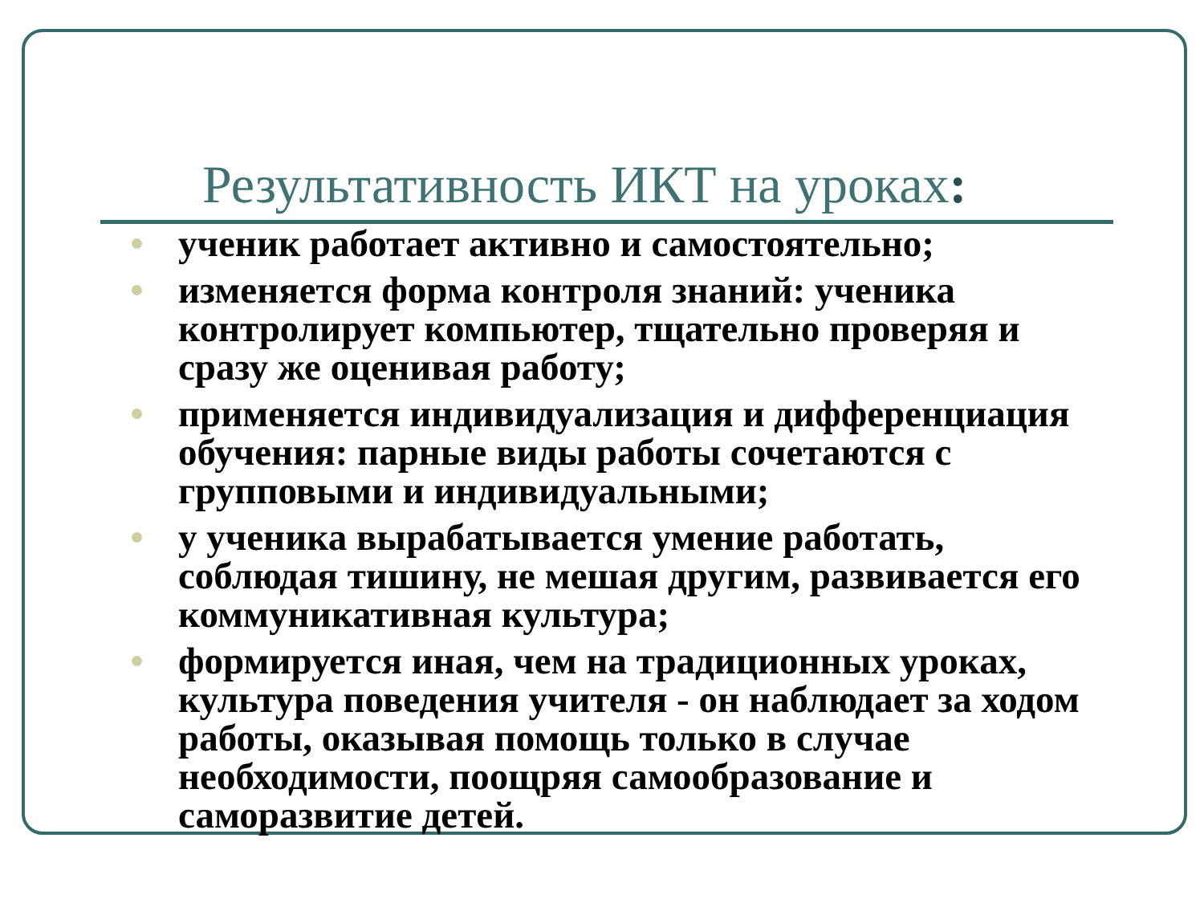Результативность ИКТ на уроках:
ученик работает активно и самостоятельно;
изменяется форма контроля знаний: ученика контролирует компьютер, тщательно проверяя и сразу же оценивая работу;
применяется индивидуализация и дифференциация обучения: парные виды работы сочетаются с групповыми и индивидуальными;
у ученика вырабатывается умение работать, соблюдая тишину, не мешая другим, развивается его коммуникативная культура;
формируется иная, чем на традиционных уроках, культура поведения учителя - он наблюдает за ходом работы, оказывая помощь только в случае необходимости, поощряя самообразование и саморазвитие детей.